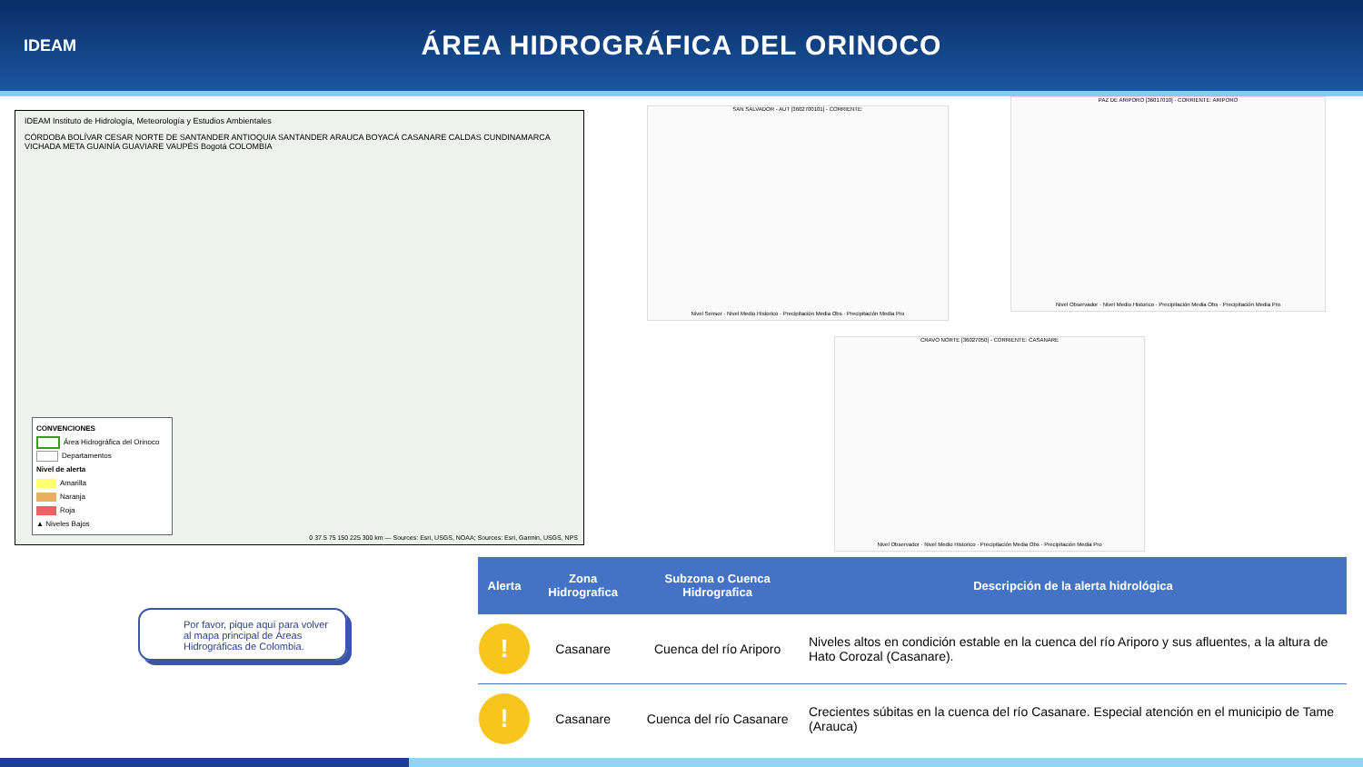IDEAM
ÁREA HIDROGRÁFICA DEL ORINOCO
IDEAM Instituto de Hidrología, Meteorología y Estudios Ambientales
CÓRDOBA BOLÍVAR CESAR NORTE DE SANTANDER ANTIOQUIA SANTANDER ARAUCA BOYACÁ CASANARE CALDAS CUNDINAMARCA VICHADA META GUAINÍA GUAVIARE VAUPÉS Bogotá COLOMBIA
CONVENCIONES
Área Hidrográfica del Orinoco
Departamentos
Nivel de alerta
Amarilla
Naranja
Roja
▲ Niveles Bajos
0 37.5 75 150 225 300 km — Sources: Esri, USGS, NOAA; Sources: Esri, Garmin, USGS, NPS
SAN SALVADOR - AUT [3602700101] - CORRIENTE:
Nivel Sensor · Nivel Medio Historico · Precipitación Media Obs · Precipitación Media Pro
PAZ DE ARIPORO [36017010] - CORRIENTE: ARIPORO
Nivel Observador · Nivel Medio Historico · Precipitación Media Obs · Precipitación Media Pro
CRAVO NORTE [36027050] - CORRIENTE: CASANARE
Nivel Observador · Nivel Medio Historico · Precipitación Media Obs · Precipitación Media Pro
Por favor, pique aquí para volver al mapa principal de Áreas Hidrográficas de Colombia.
| Alerta | Zona Hidrografica | Subzona o Cuenca Hidrografica | Descripción de la alerta hidrológica |
| --- | --- | --- | --- |
| ! | Casanare | Cuenca del río Ariporo | Niveles altos en condición estable en la cuenca del río Ariporo y sus afluentes, a la altura de Hato Corozal (Casanare). |
| ! | Casanare | Cuenca del río Casanare | Crecientes súbitas en la cuenca del río Casanare. Especial atención en el municipio de Tame (Arauca) |